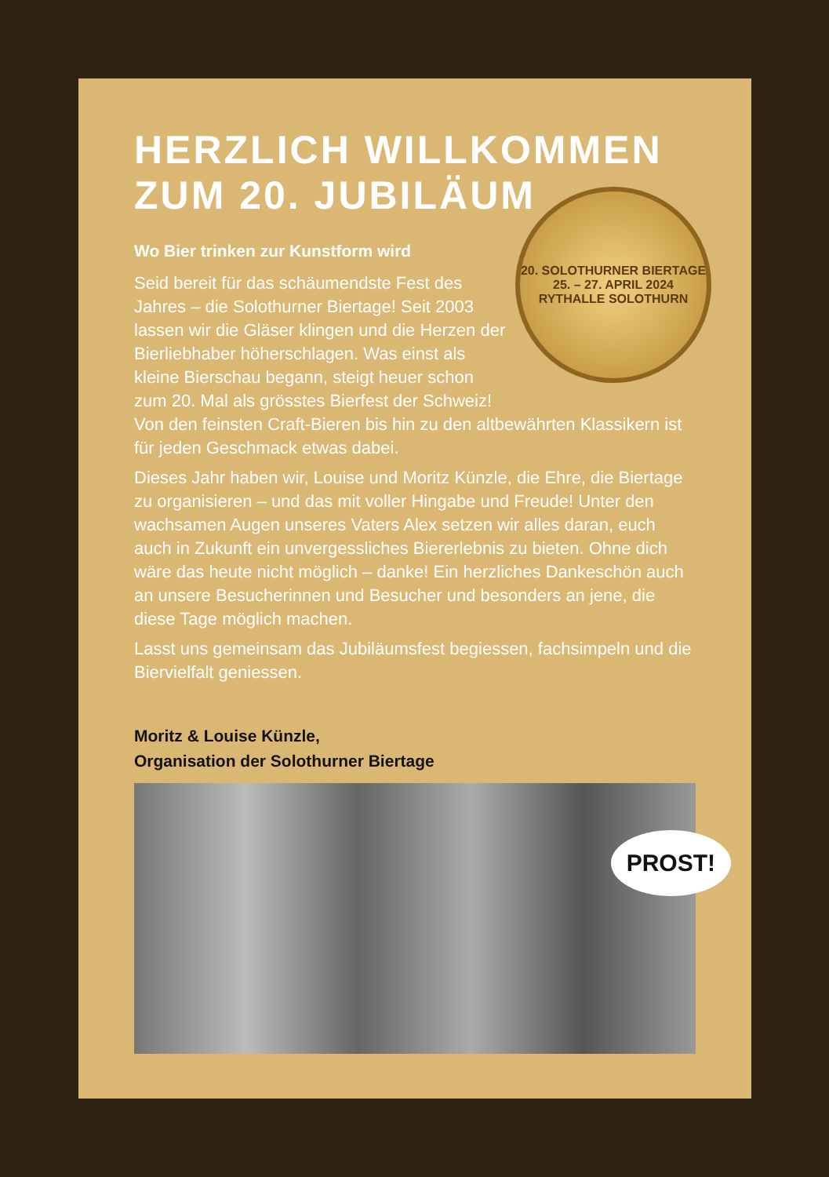HERZLICH WILLKOMMEN
ZUM 20. JUBILÄUM
20. SOLOTHURNER BIERTAGE
25. – 27. APRIL 2024 RYTHALLE SOLOTHURN
Wo Bier trinken zur Kunstform wird
Seid bereit für das schäumendste Fest des Jahres – die Solothurner Biertage! Seit 2003 lassen wir die Gläser klingen und die Herzen der Bierliebhaber höherschlagen. Was einst als kleine Bierschau begann, steigt heuer schon zum 20. Mal als grösstes Bierfest der Schweiz! Von den feinsten Craft-Bieren bis hin zu den altbewährten Klassikern ist für jeden Geschmack etwas dabei.
Dieses Jahr haben wir, Louise und Moritz Künzle, die Ehre, die Biertage zu organisieren – und das mit voller Hingabe und Freude! Unter den wachsamen Augen unseres Vaters Alex setzen wir alles daran, euch auch in Zukunft ein unvergessliches Biererlebnis zu bieten. Ohne dich wäre das heute nicht möglich – danke! Ein herzliches Dankeschön auch an unsere Besucherinnen und Besucher und besonders an jene, die diese Tage möglich machen.
Lasst uns gemeinsam das Jubiläumsfest begiessen, fachsimpeln und die Biervielfalt geniessen.
Moritz & Louise Künzle,
Organisation der Solothurner Biertage
PROST!